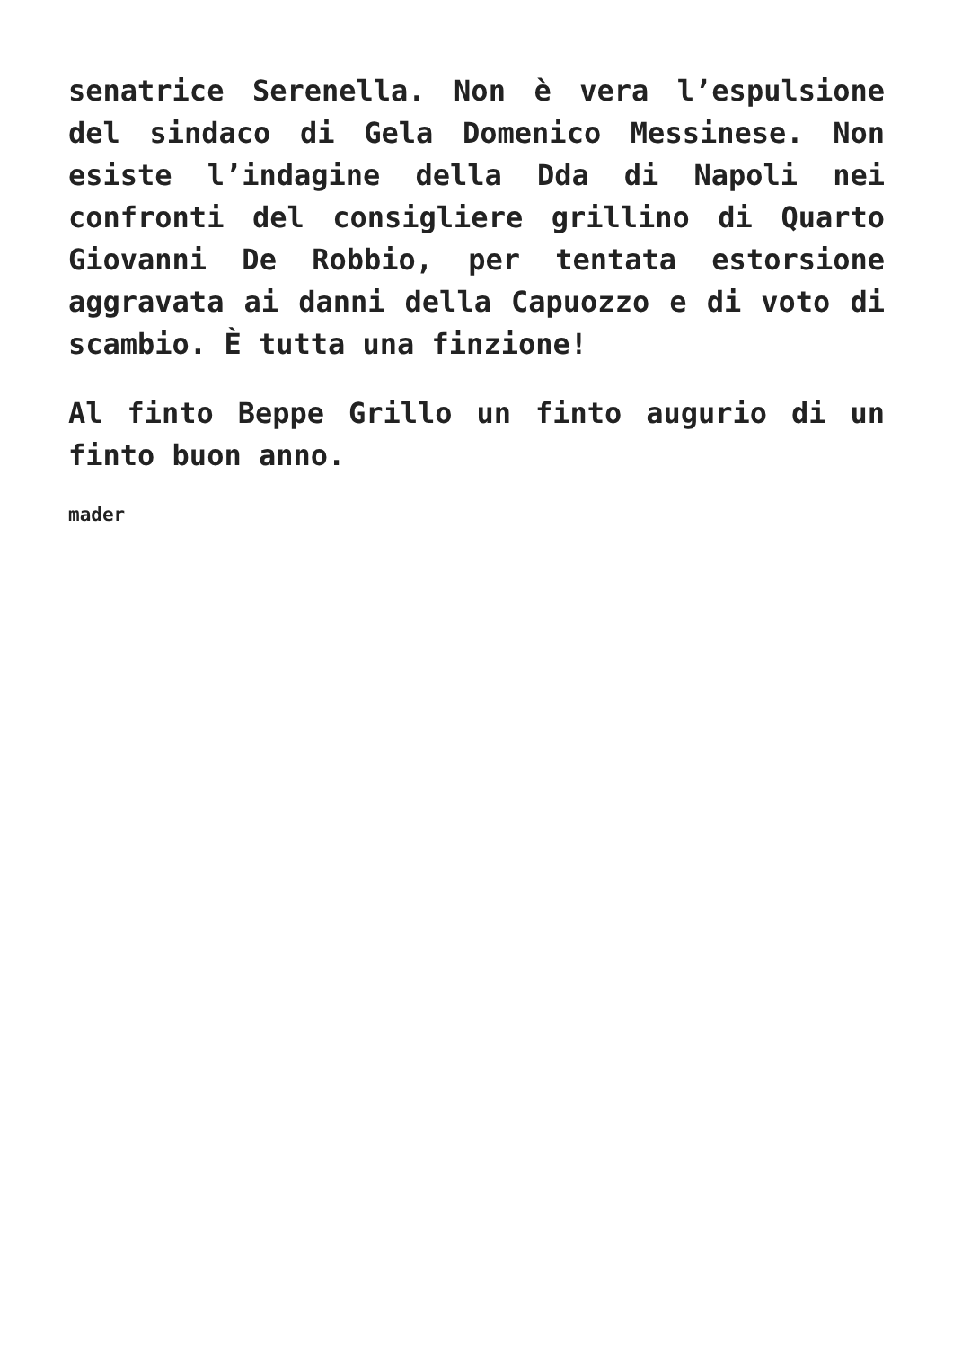senatrice Serenella. Non è vera l’espulsione del sindaco di Gela Domenico Messinese. Non esiste l’indagine della Dda di Napoli nei confronti del consigliere grillino di Quarto Giovanni De Robbio, per tentata estorsione aggravata ai danni della Capuozzo e di voto di scambio. È tutta una finzione!
Al finto Beppe Grillo un finto augurio di un finto buon anno.
mader